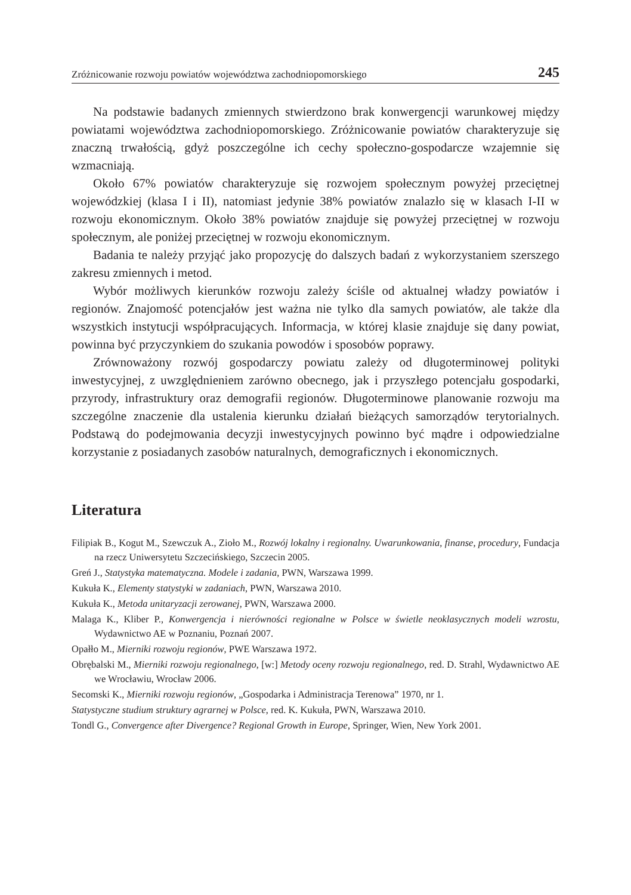Zróżnicowanie rozwoju powiatów województwa zachodniopomorskiego 245
Na podstawie badanych zmiennych stwierdzono brak konwergencji warunkowej między powiatami województwa zachodniopomorskiego. Zróżnicowanie powiatów charakteryzuje się znaczną trwałością, gdyż poszczególne ich cechy społeczno-gospodarcze wzajemnie się wzmacniają.
Około 67% powiatów charakteryzuje się rozwojem społecznym powyżej przeciętnej wojewódzkiej (klasa I i II), natomiast jedynie 38% powiatów znalazło się w klasach I-II w rozwoju ekonomicznym. Około 38% powiatów znajduje się powyżej przeciętnej w rozwoju społecznym, ale poniżej przeciętnej w rozwoju ekonomicznym.
Badania te należy przyjąć jako propozycję do dalszych badań z wykorzystaniem szerszego zakresu zmiennych i metod.
Wybór możliwych kierunków rozwoju zależy ściśle od aktualnej władzy powiatów i regionów. Znajomość potencjałów jest ważna nie tylko dla samych powiatów, ale także dla wszystkich instytucji współpracujących. Informacja, w której klasie znajduje się dany powiat, powinna być przyczynkiem do szukania powodów i sposobów poprawy.
Zrównoważony rozwój gospodarczy powiatu zależy od długoterminowej polityki inwestycyjnej, z uwzględnieniem zarówno obecnego, jak i przyszłego potencjału gospodarki, przyrody, infrastruktury oraz demografii regionów. Długoterminowe planowanie rozwoju ma szczególne znaczenie dla ustalenia kierunku działań bieżących samorządów terytorialnych. Podstawą do podejmowania decyzji inwestycyjnych powinno być mądre i odpowiedzialne korzystanie z posiadanych zasobów naturalnych, demograficznych i ekonomicznych.
Literatura
Filipiak B., Kogut M., Szewczuk A., Zioło M., Rozwój lokalny i regionalny. Uwarunkowania, finanse, procedury, Fundacja na rzecz Uniwersytetu Szczecińskiego, Szczecin 2005.
Greń J., Statystyka matematyczna. Modele i zadania, PWN, Warszawa 1999.
Kukuła K., Elementy statystyki w zadaniach, PWN, Warszawa 2010.
Kukuła K., Metoda unitaryzacji zerowanej, PWN, Warszawa 2000.
Malaga K., Kliber P., Konwergencja i nierówności regionalne w Polsce w świetle neoklasycznych modeli wzrostu, Wydawnictwo AE w Poznaniu, Poznań 2007.
Opałło M., Mierniki rozwoju regionów, PWE Warszawa 1972.
Obrębalski M., Mierniki rozwoju regionalnego, [w:] Metody oceny rozwoju regionalnego, red. D. Strahl, Wydawnictwo AE we Wrocławiu, Wrocław 2006.
Secomski K., Mierniki rozwoju regionów, „Gospodarka i Administracja Terenowa” 1970, nr 1.
Statystyczne studium struktury agrarnej w Polsce, red. K. Kukuła, PWN, Warszawa 2010.
Tondl G., Convergence after Divergence? Regional Growth in Europe, Springer, Wien, New York 2001.